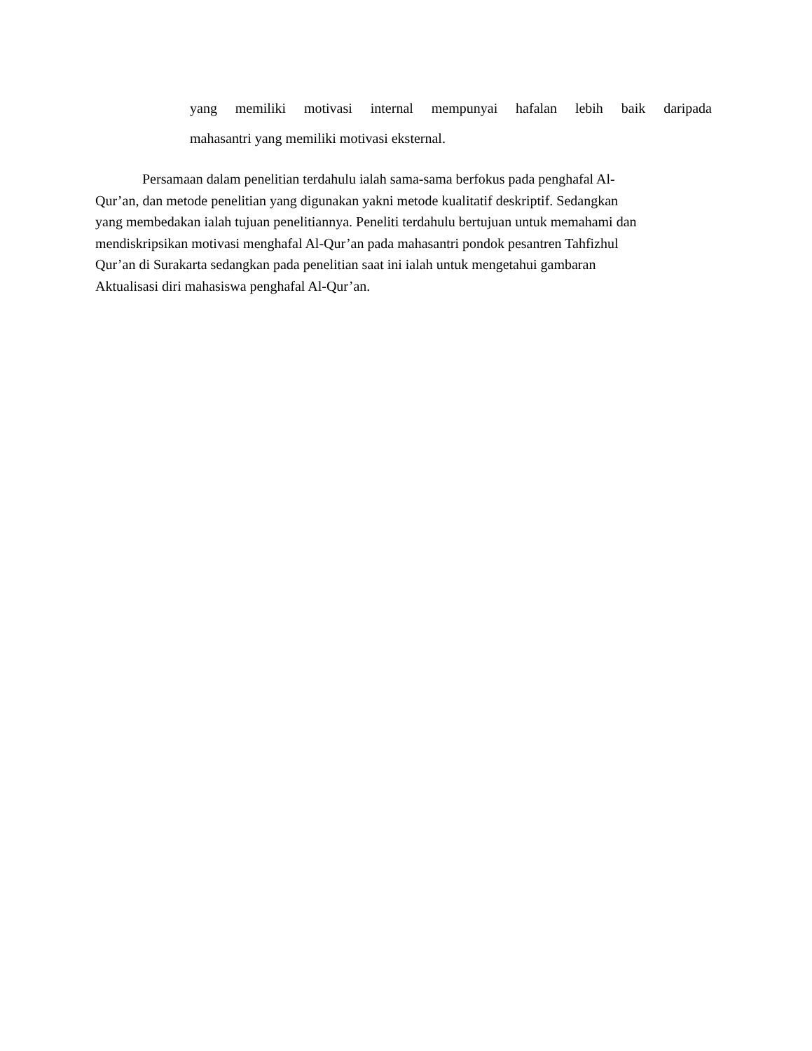yang memiliki motivasi internal mempunyai hafalan lebih baik daripada
mahasantri yang memiliki motivasi eksternal.
Persamaan dalam penelitian terdahulu ialah sama-sama berfokus pada penghafal Al-
Qur’an, dan metode penelitian yang digunakan yakni metode kualitatif deskriptif. Sedangkan
yang membedakan ialah tujuan penelitiannya. Peneliti terdahulu bertujuan untuk memahami dan
mendiskripsikan motivasi menghafal Al-Qur’an pada mahasantri pondok pesantren Tahfizhul
Qur’an di Surakarta sedangkan pada penelitian saat ini ialah untuk mengetahui gambaran
Aktualisasi diri mahasiswa penghafal Al-Qur’an.